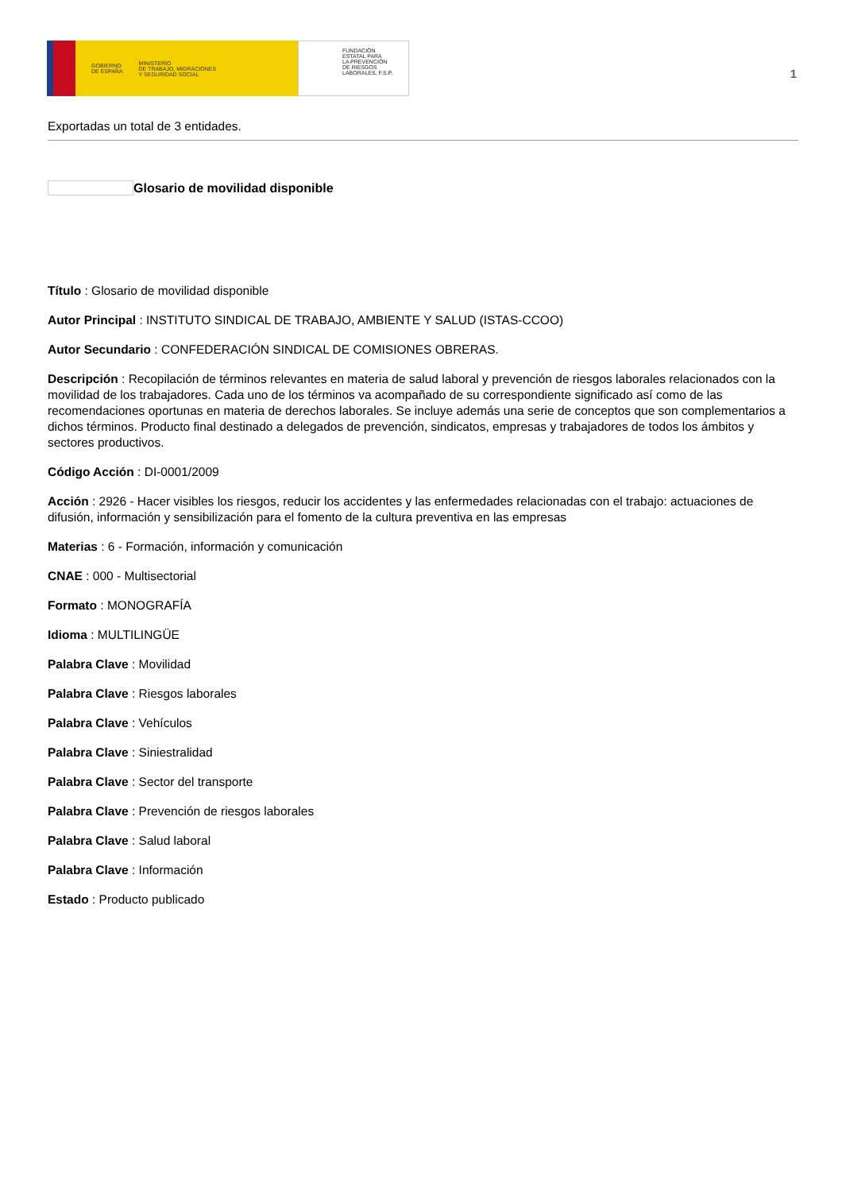GOBIERNO
DE ESPAÑA MINISTERIO
DE TRABAJO, MIGRACIONES
Y SEGURIDAD SOCIAL
FUNDACIÓN
ESTATAL PARA
LA PREVENCIÓN
DE RIESGOS
LABORALES, F.S.P.
1
Exportadas un total de 3 entidades.
Glosario de movilidad disponible
Título : Glosario de movilidad disponible
Autor Principal : INSTITUTO SINDICAL DE TRABAJO, AMBIENTE Y SALUD (ISTAS-CCOO)
Autor Secundario : CONFEDERACIÓN SINDICAL DE COMISIONES OBRERAS.
Descripción : Recopilación de términos relevantes en materia de salud laboral y prevención de riesgos laborales relacionados con la movilidad de los trabajadores. Cada uno de los términos va acompañado de su correspondiente significado así como de las recomendaciones oportunas en materia de derechos laborales. Se incluye además una serie de conceptos que son complementarios a dichos términos. Producto final destinado a delegados de prevención, sindicatos, empresas y trabajadores de todos los ámbitos y sectores productivos.
Código Acción : DI-0001/2009
Acción : 2926 - Hacer visibles los riesgos, reducir los accidentes y las enfermedades relacionadas con el trabajo: actuaciones de difusión, información y sensibilización para el fomento de la cultura preventiva en las empresas
Materias : 6 - Formación, información y comunicación
CNAE : 000 - Multisectorial
Formato : MONOGRAFÍA
Idioma : MULTILINGÜE
Palabra Clave : Movilidad
Palabra Clave : Riesgos laborales
Palabra Clave : Vehículos
Palabra Clave : Siniestralidad
Palabra Clave : Sector del transporte
Palabra Clave : Prevención de riesgos laborales
Palabra Clave : Salud laboral
Palabra Clave : Información
Estado : Producto publicado